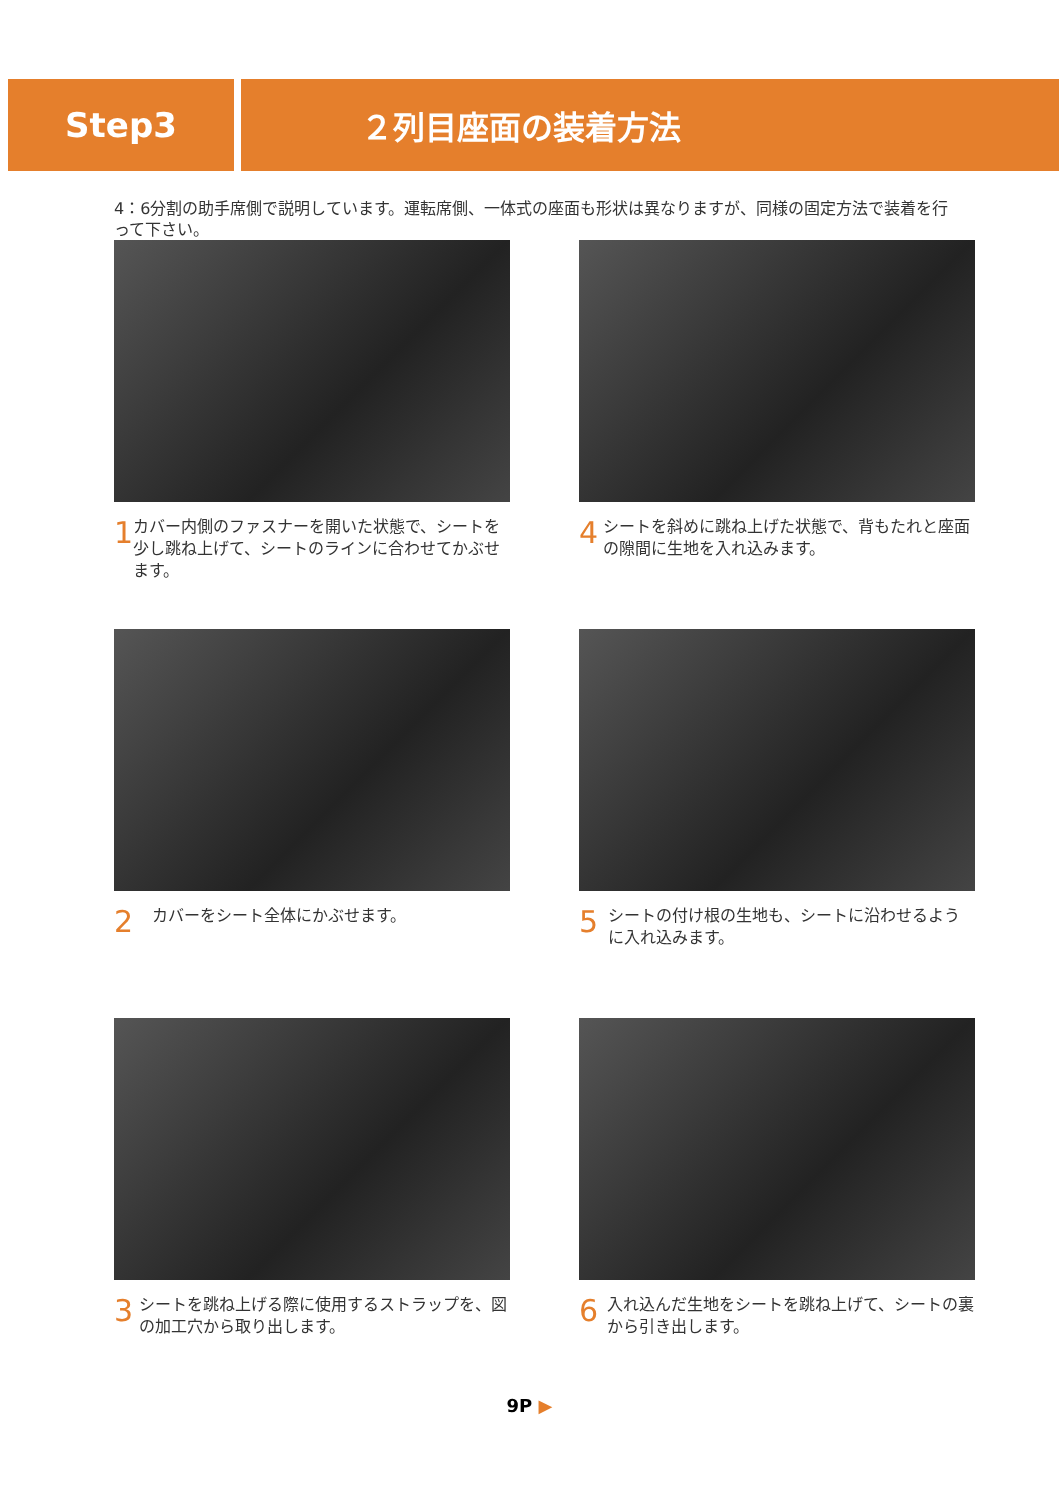Step3 ２列目座面の装着方法
4：6分割の助手席側で説明しています。運転席側、一体式の座面も形状は異なりますが、同様の固定方法で装着を行って下さい。
1
カバー内側のファスナーを開いた状態で、シートを少し跳ね上げて、シートのラインに合わせてかぶせます。
4
シートを斜めに跳ね上げた状態で、背もたれと座面の隙間に生地を入れ込みます。
2
カバーをシート全体にかぶせます。
5
シートの付け根の生地も、シートに沿わせるように入れ込みます。
3
シートを跳ね上げる際に使用するストラップを、図の加工穴から取り出します。
6
入れ込んだ生地をシートを跳ね上げて、シートの裏から引き出します。
9P ▶